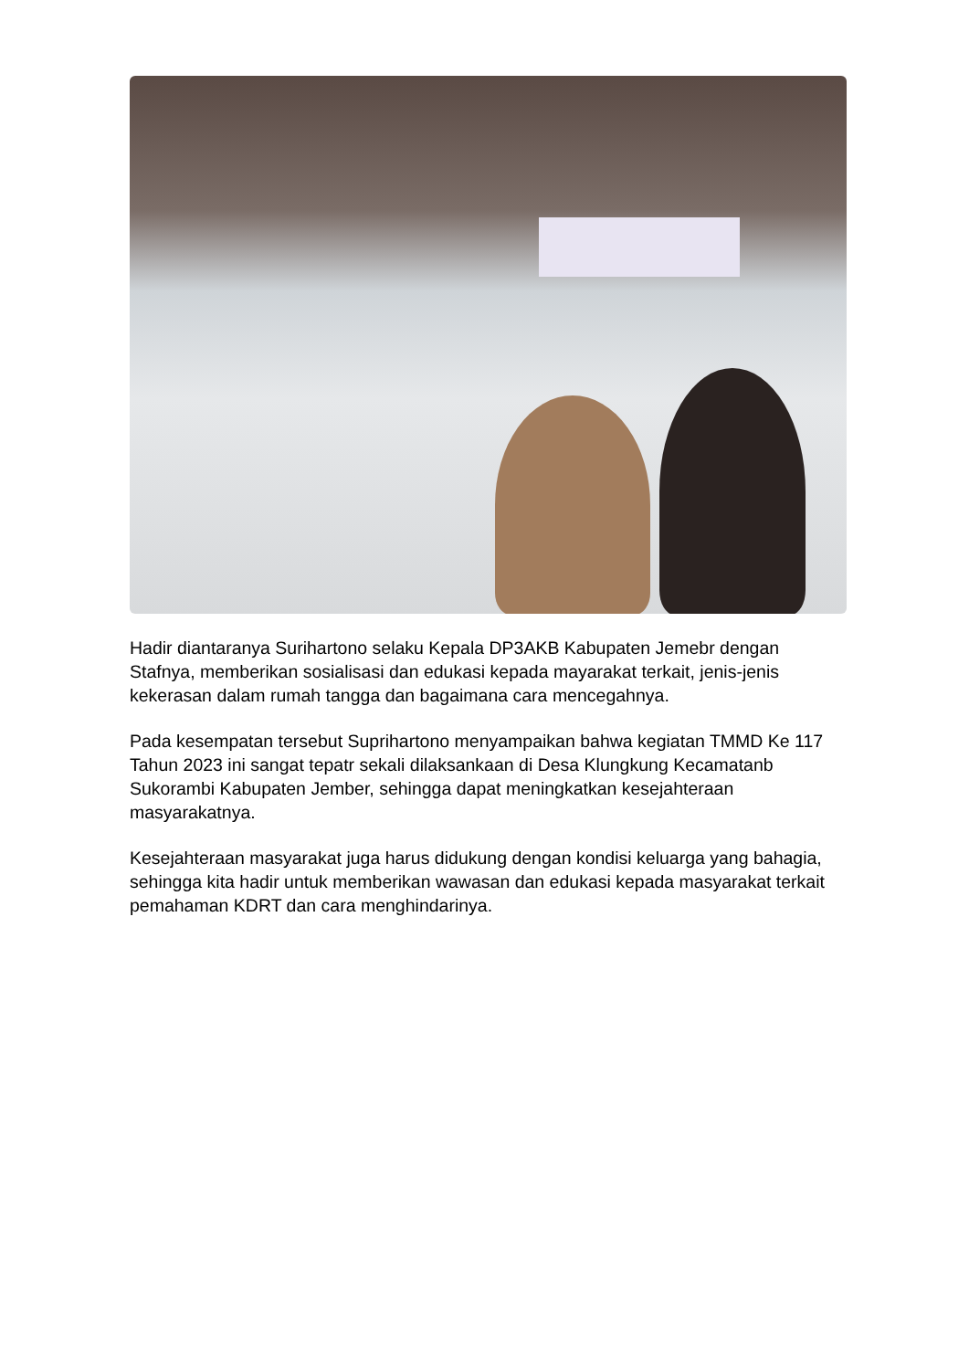Hadir diantaranya Surihartono selaku Kepala DP3AKB Kabupaten Jemebr dengan Stafnya, memberikan sosialisasi dan edukasi kepada mayarakat terkait, jenis-jenis kekerasan dalam rumah tangga dan bagaimana cara mencegahnya.
Pada kesempatan tersebut Suprihartono menyampaikan bahwa kegiatan TMMD Ke 117 Tahun 2023 ini sangat tepatr sekali dilaksankaan di Desa Klungkung Kecamatanb Sukorambi Kabupaten Jember, sehingga dapat meningkatkan kesejahteraan masyarakatnya.
Kesejahteraan masyarakat juga harus didukung dengan kondisi keluarga yang bahagia, sehingga kita hadir untuk memberikan wawasan dan edukasi kepada masyarakat terkait pemahaman KDRT dan cara menghindarinya.